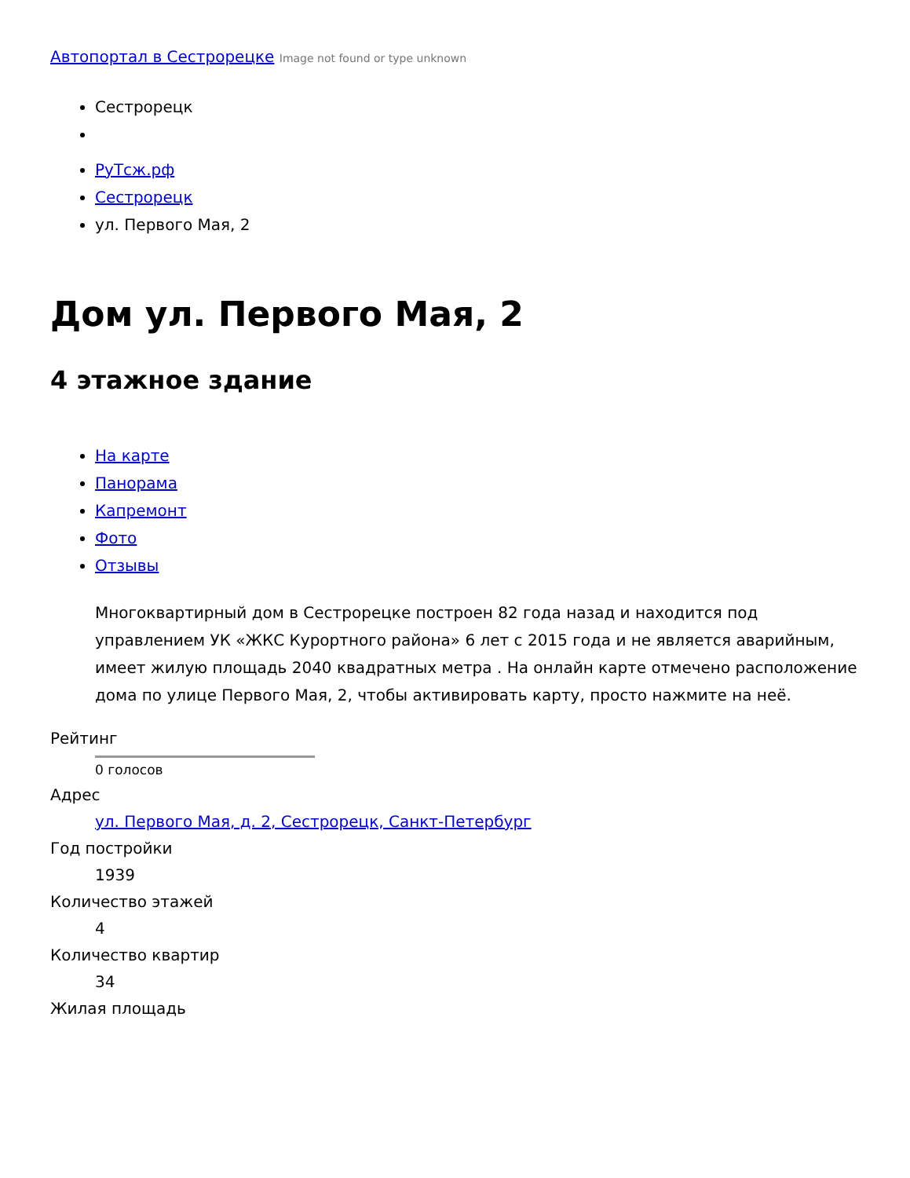Автопортал в Сестрорецке Image not found or type unknown
Сестрорецк
РуТсж.рф
Сестрорецк
ул. Первого Мая, 2
Дом ул. Первого Мая, 2
4 этажное здание
На карте
Панорама
Капремонт
Фото
Отзывы
Многоквартирный дом в Сестрорецке построен 82 года назад и находится под управлением УК «ЖКС Курортного района» 6 лет с 2015 года и не является аварийным, имеет жилую площадь 2040 квадратных метра . На онлайн карте отмечено расположение дома по улице Первого Мая, 2, чтобы активировать карту, просто нажмите на неё.
Рейтинг
0 голосов
Адрес
ул. Первого Мая, д. 2, Сестрорецк, Санкт-Петербург
Год постройки
1939
Количество этажей
4
Количество квартир
34
Жилая площадь